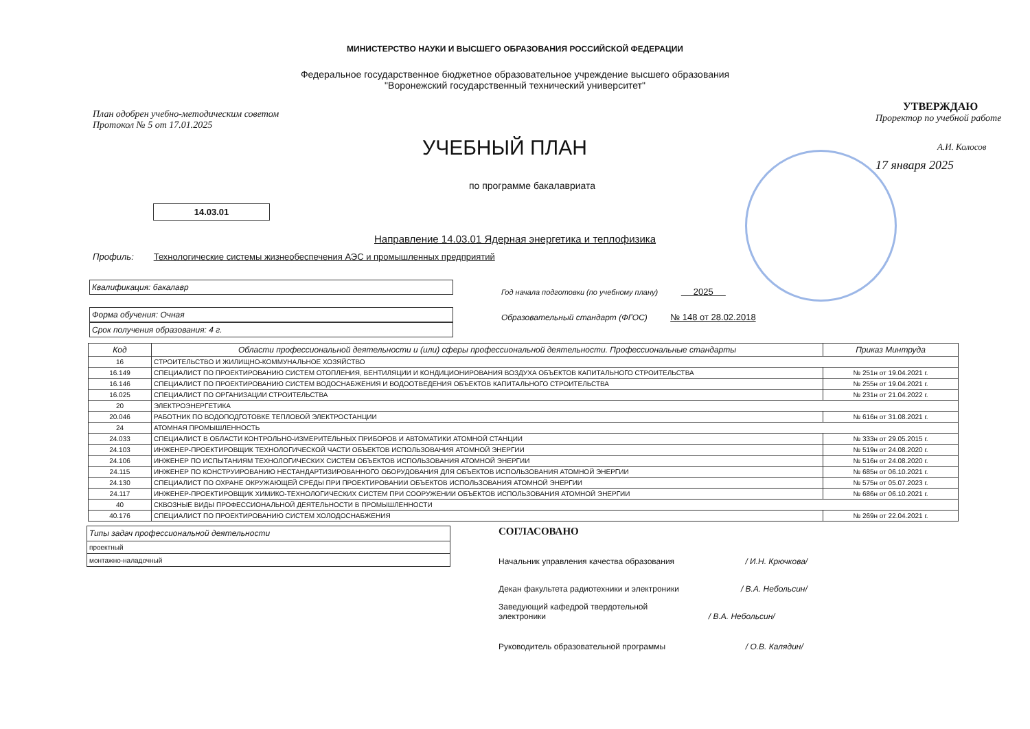МИНИСТЕРСТВО НАУКИ И ВЫСШЕГО ОБРАЗОВАНИЯ РОССИЙСКОЙ ФЕДЕРАЦИИ
Федеральное государственное бюджетное образовательное учреждение высшего образования
"Воронежский государственный технический университет"
План одобрен учебно-методическим советом
Протокол № 5 от 17.01.2025
УЧЕБНЫЙ ПЛАН
по программе бакалавриата
14.03.01
Направление 14.03.01 Ядерная энергетика и теплофизика
Профиль: Технологические системы жизнеобеспечения АЭС и промышленных предприятий
УТВЕРЖДАЮ
Проректор по учебной работе
А.И. Колосов
17 января 2025
Квалификация: бакалавр
Форма обучения: Очная
Срок получения образования: 4 г.
Год начала подготовки (по учебному плану) 2025
Образовательный стандарт (ФГОС) № 148 от 28.02.2018
| Код | Области профессиональной деятельности и (или) сферы профессиональной деятельности. Профессиональные стандарты | Приказ Минтруда |
| --- | --- | --- |
| 16 | СТРОИТЕЛЬСТВО И ЖИЛИЩНО-КОММУНАЛЬНОЕ ХОЗЯЙСТВО | |
| 16.149 | СПЕЦИАЛИСТ ПО ПРОЕКТИРОВАНИЮ СИСТЕМ ОТОПЛЕНИЯ, ВЕНТИЛЯЦИИ И КОНДИЦИОНИРОВАНИЯ ВОЗДУХА ОБЪЕКТОВ КАПИТАЛЬНОГО СТРОИТЕЛЬСТВА | № 251н от 19.04.2021 г. |
| 16.146 | СПЕЦИАЛИСТ ПО ПРОЕКТИРОВАНИЮ СИСТЕМ ВОДОСНАБЖЕНИЯ И ВОДООТВЕДЕНИЯ ОБЪЕКТОВ КАПИТАЛЬНОГО СТРОИТЕЛЬСТВА | № 255н от 19.04.2021 г. |
| 16.025 | СПЕЦИАЛИСТ ПО ОРГАНИЗАЦИИ СТРОИТЕЛЬСТВА | № 231н от 21.04.2022 г. |
| 20 | ЭЛЕКТРОЭНЕРГЕТИКА | |
| 20.046 | РАБОТНИК ПО ВОДОПОДГОТОВКЕ ТЕПЛОВОЙ ЭЛЕКТРОСТАНЦИИ | № 616н от 31.08.2021 г. |
| 24 | АТОМНАЯ ПРОМЫШЛЕННОСТЬ | |
| 24.033 | СПЕЦИАЛИСТ В ОБЛАСТИ КОНТРОЛЬНО-ИЗМЕРИТЕЛЬНЫХ ПРИБОРОВ И АВТОМАТИКИ АТОМНОЙ СТАНЦИИ | № 333н от 29.05.2015 г. |
| 24.103 | ИНЖЕНЕР-ПРОЕКТИРОВЩИК ТЕХНОЛОГИЧЕСКОЙ ЧАСТИ ОБЪЕКТОВ ИСПОЛЬЗОВАНИЯ АТОМНОЙ ЭНЕРГИИ | № 519н от 24.08.2020 г. |
| 24.106 | ИНЖЕНЕР ПО ИСПЫТАНИЯМ ТЕХНОЛОГИЧЕСКИХ СИСТЕМ ОБЪЕКТОВ ИСПОЛЬЗОВАНИЯ АТОМНОЙ ЭНЕРГИИ | № 516н от 24.08.2020 г. |
| 24.115 | ИНЖЕНЕР ПО КОНСТРУИРОВАНИЮ НЕСТАНДАРТИЗИРОВАННОГО ОБОРУДОВАНИЯ ДЛЯ ОБЪЕКТОВ ИСПОЛЬЗОВАНИЯ АТОМНОЙ ЭНЕРГИИ | № 685н от 06.10.2021 г. |
| 24.130 | СПЕЦИАЛИСТ ПО ОХРАНЕ ОКРУЖАЮЩЕЙ СРЕДЫ ПРИ ПРОЕКТИРОВАНИИ ОБЪЕКТОВ ИСПОЛЬЗОВАНИЯ АТОМНОЙ ЭНЕРГИИ | № 575н от 05.07.2023 г. |
| 24.117 | ИНЖЕНЕР-ПРОЕКТИРОВЩИК ХИМИКО-ТЕХНОЛОГИЧЕСКИХ СИСТЕМ ПРИ СООРУЖЕНИИ ОБЪЕКТОВ ИСПОЛЬЗОВАНИЯ АТОМНОЙ ЭНЕРГИИ | № 686н от 06.10.2021 г. |
| 40 | СКВОЗНЫЕ ВИДЫ ПРОФЕССИОНАЛЬНОЙ ДЕЯТЕЛЬНОСТИ В ПРОМЫШЛЕННОСТИ | |
| 40.176 | СПЕЦИАЛИСТ ПО ПРОЕКТИРОВАНИЮ СИСТЕМ ХОЛОДОСНАБЖЕНИЯ | № 269н от 22.04.2021 г. |
| Типы задач профессиональной деятельности |
| --- |
| проектный |
| монтажно-наладочный |
СОГЛАСОВАНО
Начальник управления качества образования / И.Н. Крючкова/
Декан факультета радиотехники и электроники / В.А. Небольсин/
Заведующий кафедрой твердотельной
электроники / В.А. Небольсин/
Руководитель образовательной программы / О.В. Калядин/